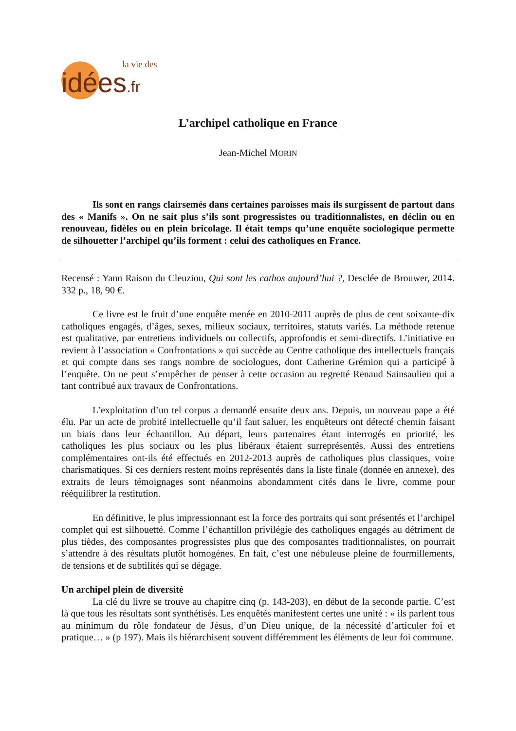la vie des
idées.fr
L’archipel catholique en France
Jean-Michel MORIN
Ils sont en rangs clairsemés dans certaines paroisses mais ils surgissent de partout dans des « Manifs ». On ne sait plus s’ils sont progressistes ou traditionnalistes, en déclin ou en renouveau, fidèles ou en plein bricolage. Il était temps qu’une enquête sociologique permette de silhouetter l’archipel qu’ils forment : celui des catholiques en France.
Recensé : Yann Raison du Cleuziou, Qui sont les cathos aujourd’hui ?, Desclée de Brouwer, 2014. 332 p., 18, 90 €.
Ce livre est le fruit d’une enquête menée en 2010-2011 auprès de plus de cent soixante-dix catholiques engagés, d’âges, sexes, milieux sociaux, territoires, statuts variés. La méthode retenue est qualitative, par entretiens individuels ou collectifs, approfondis et semi-directifs. L’initiative en revient à l’association « Confrontations » qui succède au Centre catholique des intellectuels français et qui compte dans ses rangs nombre de sociologues, dont Catherine Grémion qui a participé à l’enquête. On ne peut s’empêcher de penser à cette occasion au regretté Renaud Sainsaulieu qui a tant contribué aux travaux de Confrontations.
L’exploitation d’un tel corpus a demandé ensuite deux ans. Depuis, un nouveau pape a été élu. Par un acte de probité intellectuelle qu’il faut saluer, les enquêteurs ont détecté chemin faisant un biais dans leur échantillon. Au départ, leurs partenaires étant interrogés en priorité, les catholiques les plus sociaux ou les plus libéraux étaient surreprésentés. Aussi des entretiens complémentaires ont-ils été effectués en 2012-2013 auprès de catholiques plus classiques, voire charismatiques. Si ces derniers restent moins représentés dans la liste finale (donnée en annexe), des extraits de leurs témoignages sont néanmoins abondamment cités dans le livre, comme pour rééquilibrer la restitution.
En définitive, le plus impressionnant est la force des portraits qui sont présentés et l’archipel complet qui est silhouetté. Comme l’échantillon privilégie des catholiques engagés au détriment de plus tièdes, des composantes progressistes plus que des composantes traditionnalistes, on pourrait s’attendre à des résultats plutôt homogènes. En fait, c’est une nébuleuse pleine de fourmillements, de tensions et de subtilités qui se dégage.
Un archipel plein de diversité
La clé du livre se trouve au chapitre cinq (p. 143-203), en début de la seconde partie. C’est là que tous les résultats sont synthétisés. Les enquêtés manifestent certes une unité : « ils parlent tous au minimum du rôle fondateur de Jésus, d’un Dieu unique, de la nécessité d’articuler foi et pratique… » (p 197). Mais ils hiérarchisent souvent différemment les éléments de leur foi commune.